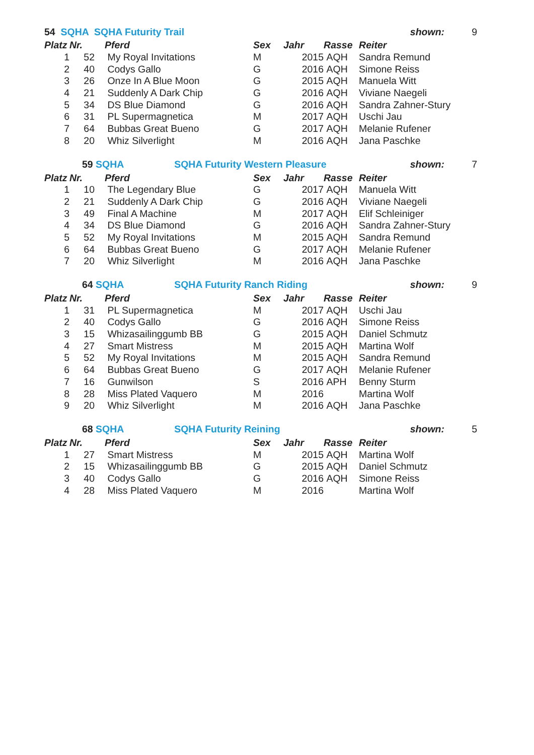| 54 SQHA SQHA Futurity Trail | | | | | | | shown: | 9 |
| Platz | Nr. | | Pferd | Sex | Jahr | Rasse | Reiter | |
| 1 | 52 | | My Royal Invitations | M | 2015 | AQH | Sandra Remund | |
| 2 | 40 | | Codys Gallo | G | 2016 | AQH | Simone Reiss | |
| 3 | 26 | | Onze In A Blue Moon | G | 2015 | AQH | Manuela Witt | |
| 4 | 21 | | Suddenly A Dark Chip | G | 2016 | AQH | Viviane Naegeli | |
| 5 | 34 | | DS Blue Diamond | G | 2016 | AQH | Sandra Zahner-Stury | |
| 6 | 31 | | PL Supermagnetica | M | 2017 | AQH | Uschi Jau | |
| 7 | 64 | | Bubbas Great Bueno | G | 2017 | AQH | Melanie Rufener | |
| 8 | 20 | | Whiz Silverlight | M | 2016 | AQH | Jana Paschke | |
| | 59 SQHA SQHA Futurity Western Pleasure | | | | | | shown: | 7 |
| Platz | Nr. | | Pferd | Sex | Jahr | Rasse | Reiter | |
| 1 | 10 | | The Legendary Blue | G | 2017 | AQH | Manuela Witt | |
| 2 | 21 | | Suddenly A Dark Chip | G | 2016 | AQH | Viviane Naegeli | |
| 3 | 49 | | Final A Machine | M | 2017 | AQH | Elif Schleiniger | |
| 4 | 34 | | DS Blue Diamond | G | 2016 | AQH | Sandra Zahner-Stury | |
| 5 | 52 | | My Royal Invitations | M | 2015 | AQH | Sandra Remund | |
| 6 | 64 | | Bubbas Great Bueno | G | 2017 | AQH | Melanie Rufener | |
| 7 | 20 | | Whiz Silverlight | M | 2016 | AQH | Jana Paschke | |
| | 64 SQHA SQHA Futurity Ranch Riding | | | | | | shown: | 9 |
| Platz | Nr. | | Pferd | Sex | Jahr | Rasse | Reiter | |
| 1 | 31 | | PL Supermagnetica | M | 2017 | AQH | Uschi Jau | |
| 2 | 40 | | Codys Gallo | G | 2016 | AQH | Simone Reiss | |
| 3 | 15 | | Whizasailinggumb BB | G | 2015 | AQH | Daniel Schmutz | |
| 4 | 27 | | Smart Mistress | M | 2015 | AQH | Martina Wolf | |
| 5 | 52 | | My Royal Invitations | M | 2015 | AQH | Sandra Remund | |
| 6 | 64 | | Bubbas Great Bueno | G | 2017 | AQH | Melanie Rufener | |
| 7 | 16 | | Gunwilson | S | 2016 | APH | Benny Sturm | |
| 8 | 28 | | Miss Plated Vaquero | M | 2016 | | Martina Wolf | |
| 9 | 20 | | Whiz Silverlight | M | 2016 | AQH | Jana Paschke | |
| | 68 SQHA SQHA Futurity Reining | | | | | | shown: | 5 |
| Platz | Nr. | | Pferd | Sex | Jahr | Rasse | Reiter | |
| 1 | 27 | | Smart Mistress | M | 2015 | AQH | Martina Wolf | |
| 2 | 15 | | Whizasailinggumb BB | G | 2015 | AQH | Daniel Schmutz | |
| 3 | 40 | | Codys Gallo | G | 2016 | AQH | Simone Reiss | |
| 4 | 28 | | Miss Plated Vaquero | M | 2016 | | Martina Wolf | |